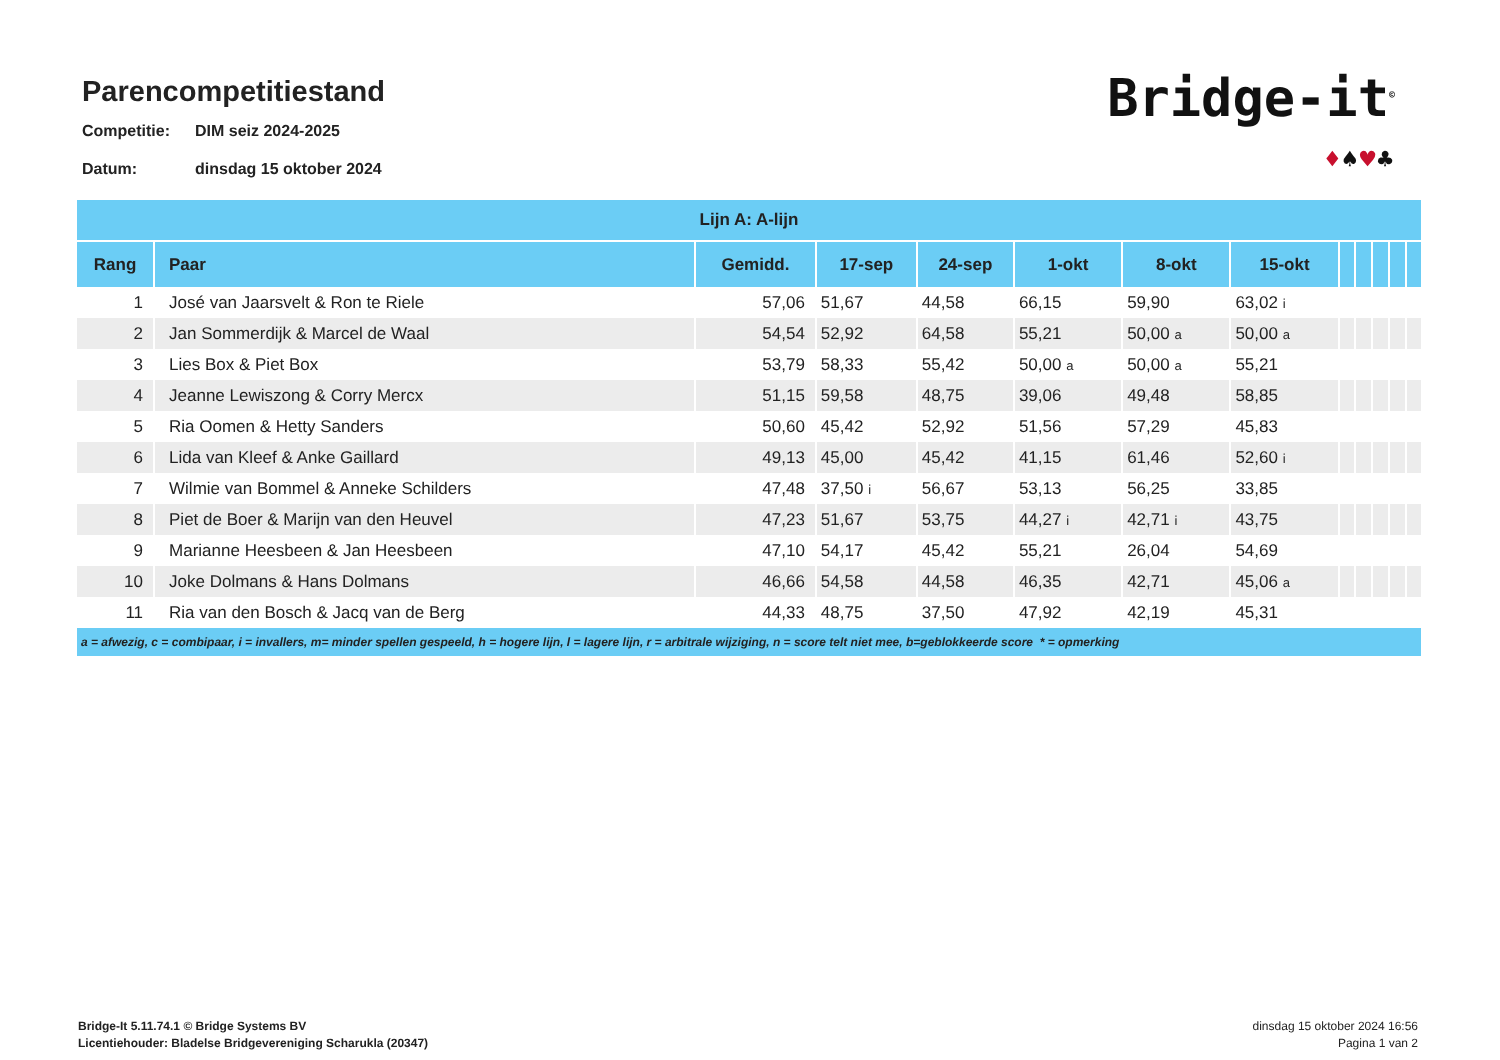Parencompetitiestand
Competitie: DIM seiz 2024-2025
Datum: dinsdag 15 oktober 2024
Bridge-it<sup>©</sup>
♦♠♥♣
| Lijn A: A-lijn | | | | | | | | | | | | |
| --- | --- | --- | --- | --- | --- | --- | --- | --- | --- | --- | --- | --- |
| Rang | Paar | Gemidd. | 17-sep | 24-sep | 1-okt | 8-okt | 15-okt | | | | | |
| 1 | José van Jaarsvelt & Ron te Riele | 57,06 | 51,67 | 44,58 | 66,15 | 59,90 | 63,02 i | | | | | |
| 2 | Jan Sommerdijk & Marcel de Waal | 54,54 | 52,92 | 64,58 | 55,21 | 50,00 a | 50,00 a | | | | | |
| 3 | Lies Box & Piet Box | 53,79 | 58,33 | 55,42 | 50,00 a | 50,00 a | 55,21 | | | | | |
| 4 | Jeanne Lewiszong & Corry Mercx | 51,15 | 59,58 | 48,75 | 39,06 | 49,48 | 58,85 | | | | | |
| 5 | Ria Oomen & Hetty Sanders | 50,60 | 45,42 | 52,92 | 51,56 | 57,29 | 45,83 | | | | | |
| 6 | Lida van Kleef & Anke Gaillard | 49,13 | 45,00 | 45,42 | 41,15 | 61,46 | 52,60 i | | | | | |
| 7 | Wilmie van Bommel & Anneke Schilders | 47,48 | 37,50 i | 56,67 | 53,13 | 56,25 | 33,85 | | | | | |
| 8 | Piet de Boer & Marijn van den Heuvel | 47,23 | 51,67 | 53,75 | 44,27 i | 42,71 i | 43,75 | | | | | |
| 9 | Marianne Heesbeen & Jan Heesbeen | 47,10 | 54,17 | 45,42 | 55,21 | 26,04 | 54,69 | | | | | |
| 10 | Joke Dolmans & Hans Dolmans | 46,66 | 54,58 | 44,58 | 46,35 | 42,71 | 45,06 a | | | | | |
| 11 | Ria van den Bosch & Jacq van de Berg | 44,33 | 48,75 | 37,50 | 47,92 | 42,19 | 45,31 | | | | | |
| a = afwezig, c = combipaar, i = invallers, m= minder spellen gespeeld, h = hogere lijn, l = lagere lijn, r = arbitrale wijziging, n = score telt niet mee, b=geblokkeerde score * = opmerking | | | | | | | | | | | | |
Bridge-It 5.11.74.1 © Bridge Systems BV
Licentiehouder: Bladelse Bridgevereniging Scharukla (20347)
dinsdag 15 oktober 2024 16:56
Pagina 1 van 2